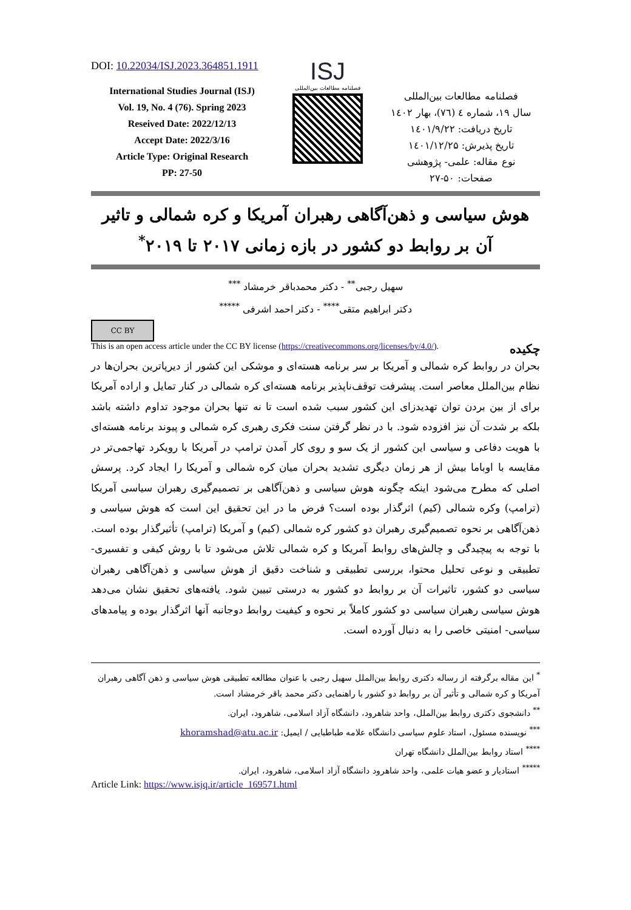DOI: 10.22034/ISJ.2023.364851.1911
International Studies Journal (ISJ)
Vol. 19, No. 4 (76). Spring 2023
Reseived Date: 2022/12/13
Accept Date: 2022/3/16
Article Type: Original Research
PP: 27-50
ISJ
فصلنامه مطالعات بین‌المللی
فصلنامه مطالعات بین‌المللی
سال ۱۹، شماره ٤ (۷٦)، بهار ۱٤۰۲
تاریخ دریافت: ۱٤۰۱/۹/۲۲
تاریخ پذیرش: ۱٤۰۱/۱۲/۲۵
نوع مقاله: علمی- پژوهشی
صفحات: ۵۰-۲۷
هوش سیاسی و ذهن‌آگاهی رهبران آمریکا و کره شمالی و تاثیر آن بر روابط دو کشور در بازه زمانی ۲۰۱۷ تا ۲۰۱۹<sup>*</sup>
سهیل رجبی<sup>**</sup> - دکتر محمدباقر خرمشاد <sup>***</sup>
دکتر ابراهیم متقی<sup>****</sup> - دکتر احمد اشرفی <sup>*****</sup>
CC BY
This is an open access article under the CC BY license (https://creativecommons.org/licenses/by/4.0/). چکیده
بحران در روابط کره شمالی و آمریکا بر سر برنامه هسته‌ای و موشکی این کشور از دیرپاترین بحران‌ها در نظام بین‌الملل معاصر است. پیشرفت توقف‌ناپذیر برنامه هسته‌ای کره شمالی در کنار تمایل و اراده آمریکا برای از بین بردن توان تهدیدزای این کشور سبب شده است تا نه تنها بحران موجود تداوم داشته باشد بلکه بر شدت آن نیز افزوده شود. با در نظر گرفتن سنت فکری رهبری کره شمالی و پیوند برنامه هسته‌ای با هویت دفاعی و سیاسی این کشور از یک سو و روی کار آمدن ترامپ در آمریکا با رویکرد تهاجمی‌تر در مقایسه با اوباما بیش از هر زمان دیگری تشدید بحران میان کره شمالی و آمریکا را ایجاد کرد. پرسش اصلی که مطرح می‌شود اینکه چگونه هوش سیاسی و ذهن‌آگاهی بر تصمیم‌گیری رهبران سیاسی آمریکا (ترامپ) وکره شمالی (کیم) اثرگذار بوده است؟ فرض ما در این تحقیق این است که هوش سیاسی و ذهن‌آگاهی بر نحوه تصمیم‌گیری رهبران دو کشور کره شمالی (کیم) و آمریکا (ترامپ) تأثیرگذار بوده است. با توجه به پیچیدگی و چالش‌های روابط آمریکا و کره شمالی تلاش می‌شود تا با روش کیفی و تفسیری- تطبیقی و نوعی تحلیل محتوا، بررسی تطبیقی و شناخت دقیق از هوش سیاسی و ذهن‌آگاهی رهبران سیاسی دو کشور، تاثیرات آن بر روابط دو کشور به درستی تبیین شود. یافته‌های تحقیق نشان می‌دهد هوش سیاسی رهبران سیاسی دو کشور کاملاً بر نحوه و کیفیت روابط دوجانبه آنها اثرگذار بوده و پیامدهای سیاسی- امنیتی خاصی را به دنبال آورده است.
<sup>*</sup> این مقاله برگرفته از رساله دکتری روابط بین‌الملل سهیل رجبی با عنوان مطالعه تطبیقی هوش سیاسی و ذهن آگاهی رهبران آمریکا و کره شمالی و تأثیر آن بر روابط دو کشور با راهنمایی دکتر محمد باقر خرمشاد است.
<sup>**</sup> دانشجوی دکتری روابط بین‌الملل، واحد شاهرود، دانشگاه آزاد اسلامی، شاهرود، ایران.
<sup>***</sup> نویسنده مسئول، استاد علوم سیاسی دانشگاه علامه طباطبایی / ایمیل: khoramshad@atu.ac.ir
<sup>****</sup> استاد روابط بین‌الملل دانشگاه تهران
<sup>*****</sup> استادیار و عضو هیات علمی، واحد شاهرود دانشگاه آزاد اسلامی، شاهرود، ایران.
Article Link: https://www.isjq.ir/article_169571.html